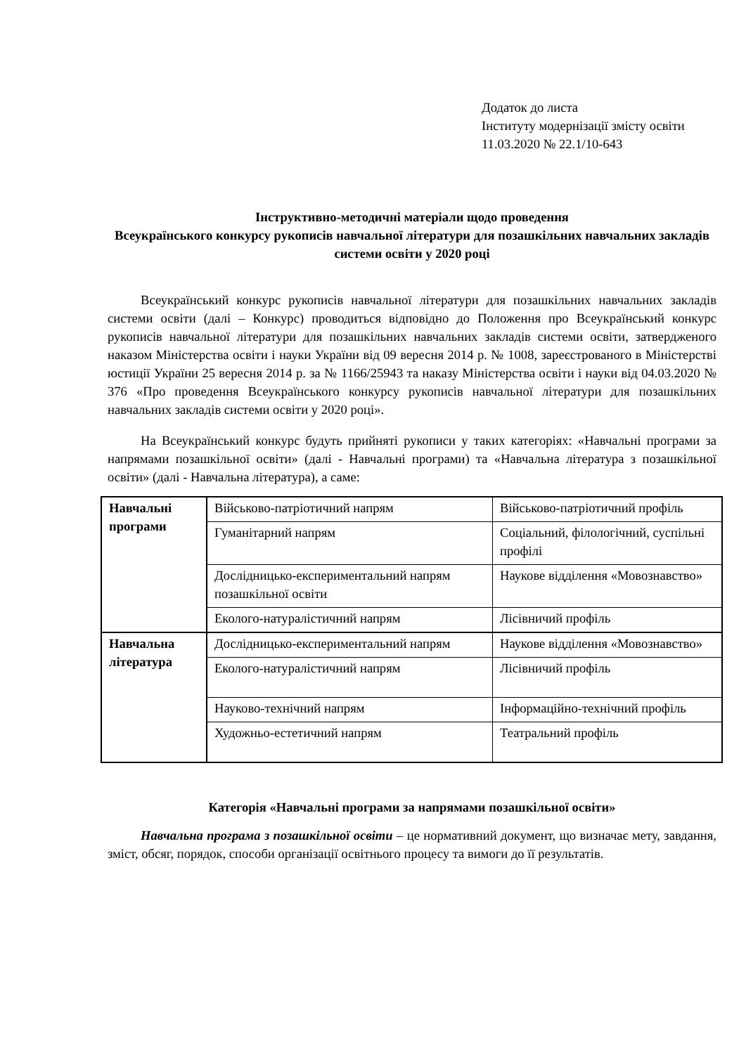Додаток до листа
Інституту модернізації змісту освіти
11.03.2020 № 22.1/10-643
Інструктивно-методичні матеріали щодо проведення
Всеукраїнського конкурсу рукописів навчальної літератури для позашкільних навчальних закладів системи освіти у 2020 році
Всеукраїнський конкурс рукописів навчальної літератури для позашкільних навчальних закладів системи освіти (далі – Конкурс) проводиться відповідно до Положення про Всеукраїнський конкурс рукописів навчальної літератури для позашкільних навчальних закладів системи освіти, затвердженого наказом Міністерства освіти і науки України від 09 вересня 2014 р. № 1008, зареєстрованого в Міністерстві юстиції України 25 вересня 2014 р. за № 1166/25943 та наказу Міністерства освіти і науки від 04.03.2020 № 376 «Про проведення Всеукраїнського конкурсу рукописів навчальної літератури для позашкільних навчальних закладів системи освіти у 2020 році».
На Всеукраїнський конкурс будуть прийняті рукописи у таких категоріях: «Навчальні програми за напрямами позашкільної освіти» (далі - Навчальні програми) та «Навчальна література з позашкільної освіти» (далі - Навчальна література), а саме:
| Навчальні програми | Військово-патріотичний напрям | Військово-патріотичний профіль |
| | Гуманітарний напрям | Соціальний, філологічний, суспільні профілі |
| | Дослідницько-експериментальний напрям позашкільної освіти | Наукове відділення «Мовознавство» |
| | Еколого-натуралістичний напрям | Лісівничий профіль |
| Навчальна література | Дослідницько-експериментальний напрям | Наукове відділення «Мовознавство» |
| | Еколого-натуралістичний напрям | Лісівничий профіль |
| | Науково-технічний напрям | Інформаційно-технічний профіль |
| | Художньо-естетичний напрям | Театральний профіль |
Категорія «Навчальні програми за напрямами позашкільної освіти»
Навчальна програма з позашкільної освіти – це нормативний документ, що визначає мету, завдання, зміст, обсяг, порядок, способи організації освітнього процесу та вимоги до її результатів.